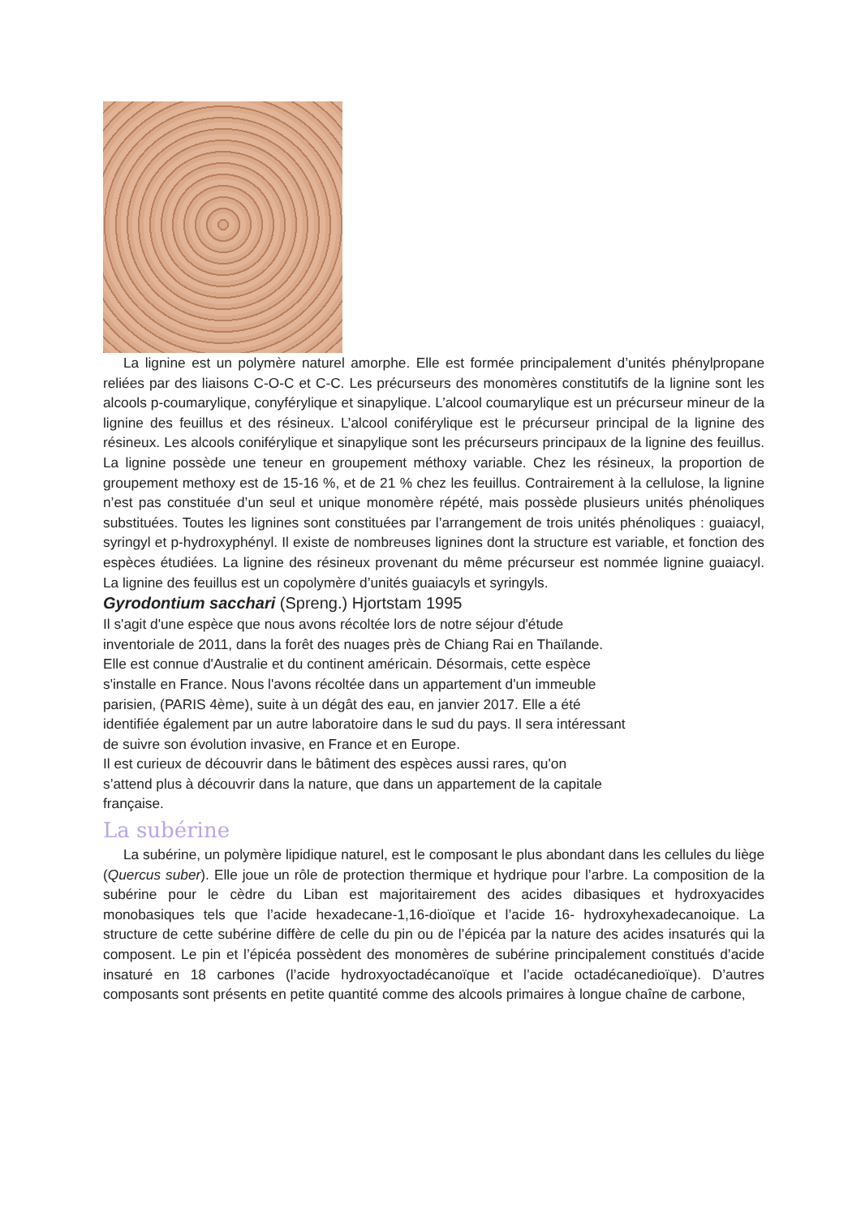La lignine est un polymère naturel amorphe. Elle est formée principalement d’unités phénylpropane reliées par des liaisons C-O-C et C-C. Les précurseurs des monomères constitutifs de la lignine sont les alcools p-coumarylique, conyférylique et sinapylique. L’alcool coumarylique est un précurseur mineur de la lignine des feuillus et des résineux. L’alcool coniférylique est le précurseur principal de la lignine des résineux. Les alcools coniférylique et sinapylique sont les précurseurs principaux de la lignine des feuillus. La lignine possède une teneur en groupement méthoxy variable. Chez les résineux, la proportion de groupement methoxy est de 15-16 %, et de 21 % chez les feuillus. Contrairement à la cellulose, la lignine n’est pas constituée d’un seul et unique monomère répété, mais possède plusieurs unités phénoliques substituées. Toutes les lignines sont constituées par l’arrangement de trois unités phénoliques : guaiacyl, syringyl et p-hydroxyphényl. Il existe de nombreuses lignines dont la structure est variable, et fonction des espèces étudiées. La lignine des résineux provenant du même précurseur est nommée lignine guaiacyl. La lignine des feuillus est un copolymère d’unités guaiacyls et syringyls.
Gyrodontium sacchari (Spreng.) Hjortstam 1995
Il s'agit d'une espèce que nous avons récoltée lors de notre séjour d'étude
inventoriale de 2011, dans la forêt des nuages près de Chiang Rai en Thaïlande.
Elle est connue d'Australie et du continent américain. Désormais, cette espèce
s'installe en France. Nous l'avons récoltée dans un appartement d'un immeuble
parisien, (PARIS 4ème), suite à un dégât des eau, en janvier 2017. Elle a été
identifiée également par un autre laboratoire dans le sud du pays. Il sera intéressant
de suivre son évolution invasive, en France et en Europe.
Il est curieux de découvrir dans le bâtiment des espèces aussi rares, qu'on
s’attend plus à découvrir dans la nature, que dans un appartement de la capitale
française.
La subérine
La subérine, un polymère lipidique naturel, est le composant le plus abondant dans les cellules du liège (Quercus suber). Elle joue un rôle de protection thermique et hydrique pour l’arbre. La composition de la subérine pour le cèdre du Liban est majoritairement des acides dibasiques et hydroxyacides monobasiques tels que l’acide hexadecane-1,16-dioïque et l’acide 16- hydroxyhexadecanoique. La structure de cette subérine diffère de celle du pin ou de l’épicéa par la nature des acides insaturés qui la composent. Le pin et l’épicéa possèdent des monomères de subérine principalement constitués d’acide insaturé en 18 carbones (l’acide hydroxyoctadécanoïque et l’acide octadécanedioïque). D’autres composants sont présents en petite quantité comme des alcools primaires à longue chaîne de carbone,